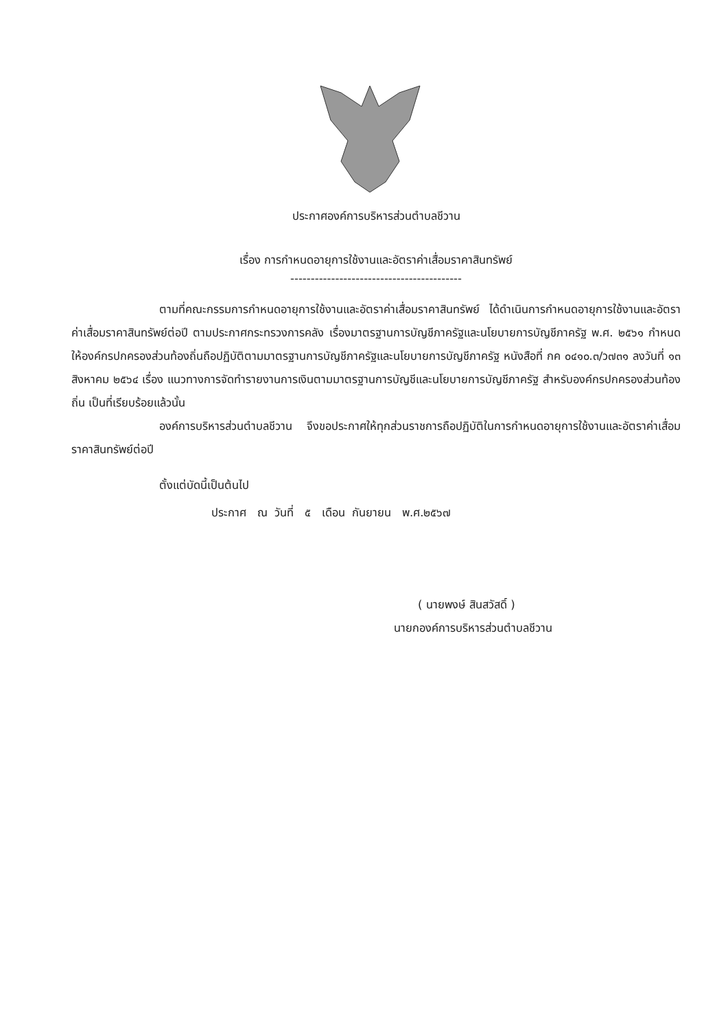ประกาศองค์การบริหารส่วนตำบลชีวาน
เรื่อง การกำหนดอายุการใช้งานและอัตราค่าเสื่อมราคาสินทรัพย์
------------------------------------------
ตามที่คณะกรรมการกำหนดอายุการใช้งานและอัตราค่าเสื่อมราคาสินทรัพย์ ได้ดำเนินการกำหนดอายุการใช้งานและอัตราค่าเสื่อมราคาสินทรัพย์ต่อปี ตามประกาศกระทรวงการคลัง เรื่องมาตรฐานการบัญชีภาครัฐและนโยบายการบัญชีภาครัฐ พ.ศ. ๒๕๖๑ กำหนดให้องค์กรปกครองส่วนท้องถิ่นถือปฏิบัติตามมาตรฐานการบัญชีภาครัฐและนโยบายการบัญชีภาครัฐ หนังสือที่ กค ๐๔๑๐.๓/ว๗๓๑ ลงวันที่ ๑๓ สิงหาคม ๒๕๖๔ เรื่อง แนวทางการจัดทำรายงานการเงินตามมาตรฐานการบัญชีและนโยบายการบัญชีภาครัฐ สำหรับองค์กรปกครองส่วนท้องถิ่น เป็นที่เรียบร้อยแล้วนั้น
องค์การบริหารส่วนตำบลชีวาน จึงขอประกาศให้ทุกส่วนราชการถือปฏิบัติในการกำหนดอายุการใช้งานและอัตราค่าเสื่อมราคาสินทรัพย์ต่อปี
ตั้งแต่บัดนี้เป็นต้นไป
ประกาศ ณ วันที่ ๕ เดือน กันยายน พ.ศ.๒๕๖๗
( นายพงษ์ สินสวัสดิ์ )
นายกองค์การบริหารส่วนตำบลชีวาน